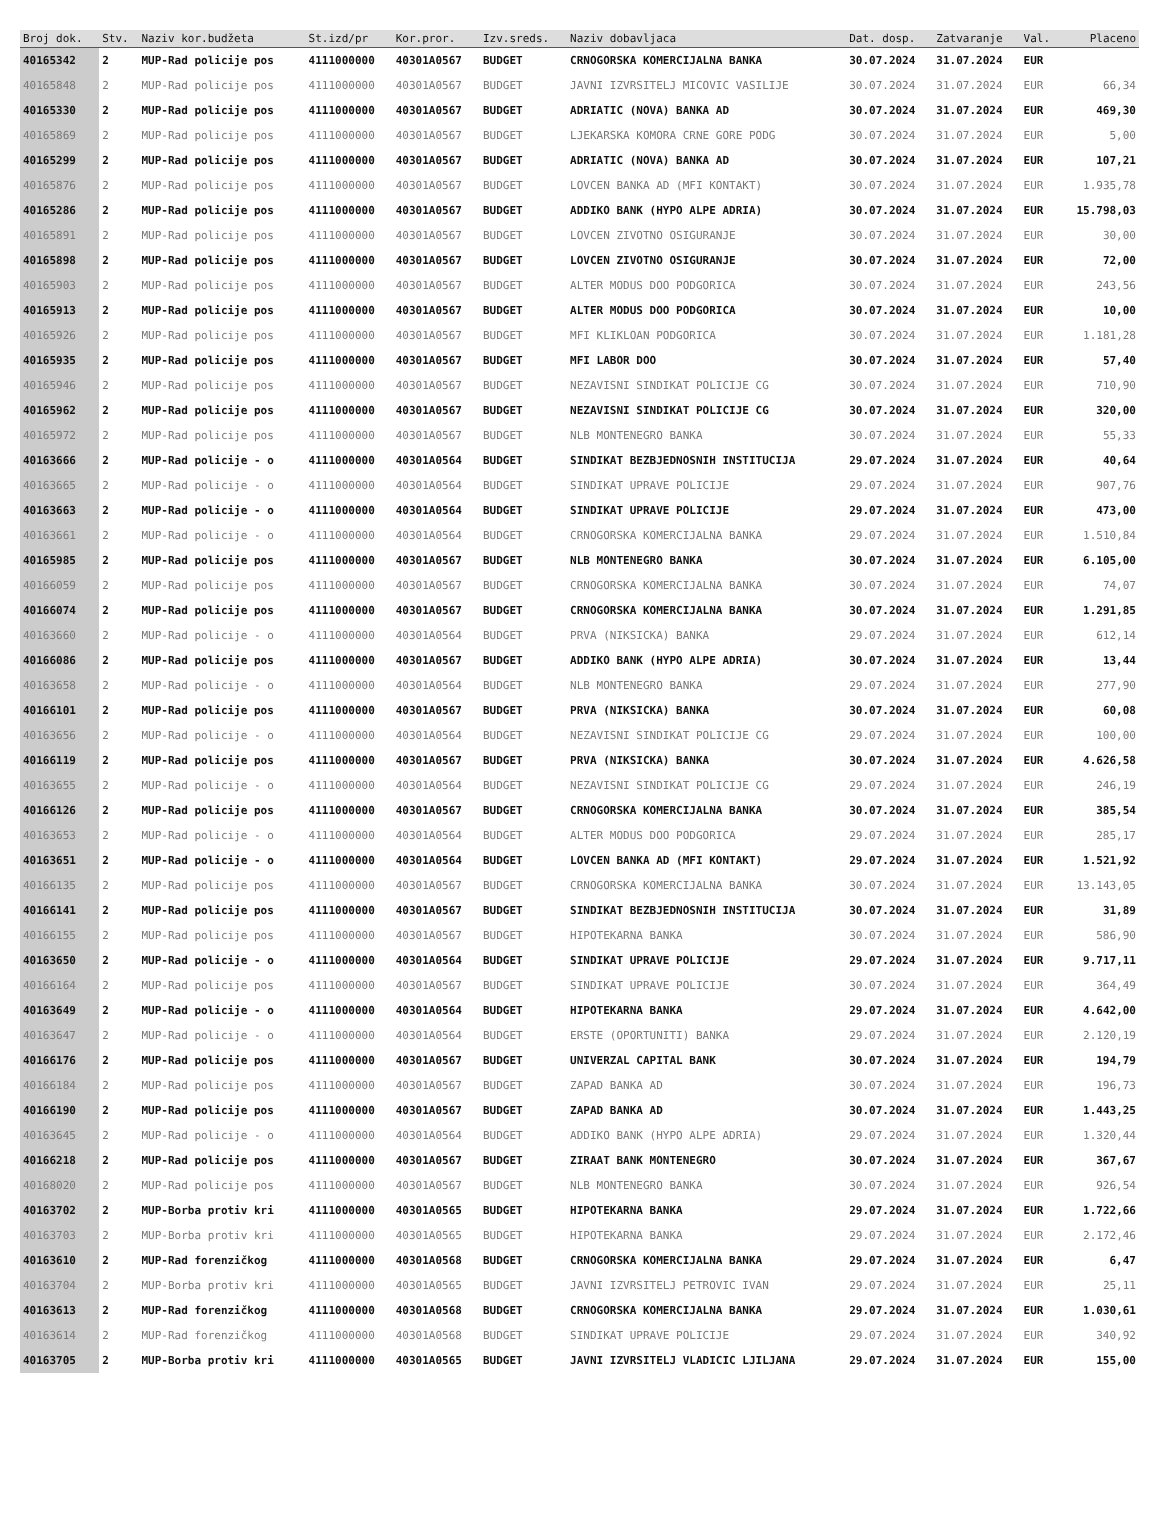| Broj dok. | Stv. | Naziv kor.budžeta | St.izd/pr | Kor.pror. | Izv.sreds. | Naziv dobavljaca | Dat. dosp. | Zatvaranje | Val. | Placeno |
| --- | --- | --- | --- | --- | --- | --- | --- | --- | --- | --- |
| 40165342 | 2 | MUP-Rad policije pos | 4111000000 | 40301A0567 | BUDGET | CRNOGORSKA KOMERCIJALNA BANKA | 30.07.2024 | 31.07.2024 | EUR | |
| 40165848 | 2 | MUP-Rad policije pos | 4111000000 | 40301A0567 | BUDGET | JAVNI IZVRSITELJ MICOVIC VASILIJE | 30.07.2024 | 31.07.2024 | EUR | 66,34 |
| 40165330 | 2 | MUP-Rad policije pos | 4111000000 | 40301A0567 | BUDGET | ADRIATIC (NOVA) BANKA AD | 30.07.2024 | 31.07.2024 | EUR | 469,30 |
| 40165869 | 2 | MUP-Rad policije pos | 4111000000 | 40301A0567 | BUDGET | LJEKARSKA KOMORA CRNE GORE PODG | 30.07.2024 | 31.07.2024 | EUR | 5,00 |
| 40165299 | 2 | MUP-Rad policije pos | 4111000000 | 40301A0567 | BUDGET | ADRIATIC (NOVA) BANKA AD | 30.07.2024 | 31.07.2024 | EUR | 107,21 |
| 40165876 | 2 | MUP-Rad policije pos | 4111000000 | 40301A0567 | BUDGET | LOVCEN BANKA AD (MFI KONTAKT) | 30.07.2024 | 31.07.2024 | EUR | 1.935,78 |
| 40165286 | 2 | MUP-Rad policije pos | 4111000000 | 40301A0567 | BUDGET | ADDIKO BANK (HYPO ALPE ADRIA) | 30.07.2024 | 31.07.2024 | EUR | 15.798,03 |
| 40165891 | 2 | MUP-Rad policije pos | 4111000000 | 40301A0567 | BUDGET | LOVCEN ZIVOTNO OSIGURANJE | 30.07.2024 | 31.07.2024 | EUR | 30,00 |
| 40165898 | 2 | MUP-Rad policije pos | 4111000000 | 40301A0567 | BUDGET | LOVCEN ZIVOTNO OSIGURANJE | 30.07.2024 | 31.07.2024 | EUR | 72,00 |
| 40165903 | 2 | MUP-Rad policije pos | 4111000000 | 40301A0567 | BUDGET | ALTER MODUS DOO PODGORICA | 30.07.2024 | 31.07.2024 | EUR | 243,56 |
| 40165913 | 2 | MUP-Rad policije pos | 4111000000 | 40301A0567 | BUDGET | ALTER MODUS DOO PODGORICA | 30.07.2024 | 31.07.2024 | EUR | 10,00 |
| 40165926 | 2 | MUP-Rad policije pos | 4111000000 | 40301A0567 | BUDGET | MFI KLIKLOAN PODGORICA | 30.07.2024 | 31.07.2024 | EUR | 1.181,28 |
| 40165935 | 2 | MUP-Rad policije pos | 4111000000 | 40301A0567 | BUDGET | MFI LABOR DOO | 30.07.2024 | 31.07.2024 | EUR | 57,40 |
| 40165946 | 2 | MUP-Rad policije pos | 4111000000 | 40301A0567 | BUDGET | NEZAVISNI SINDIKAT POLICIJE CG | 30.07.2024 | 31.07.2024 | EUR | 710,90 |
| 40165962 | 2 | MUP-Rad policije pos | 4111000000 | 40301A0567 | BUDGET | NEZAVISNI SINDIKAT POLICIJE CG | 30.07.2024 | 31.07.2024 | EUR | 320,00 |
| 40165972 | 2 | MUP-Rad policije pos | 4111000000 | 40301A0567 | BUDGET | NLB MONTENEGRO BANKA | 30.07.2024 | 31.07.2024 | EUR | 55,33 |
| 40163666 | 2 | MUP-Rad policije - o | 4111000000 | 40301A0564 | BUDGET | SINDIKAT BEZBJEDNOSNIH INSTITUCIJA | 29.07.2024 | 31.07.2024 | EUR | 40,64 |
| 40163665 | 2 | MUP-Rad policije - o | 4111000000 | 40301A0564 | BUDGET | SINDIKAT UPRAVE POLICIJE | 29.07.2024 | 31.07.2024 | EUR | 907,76 |
| 40163663 | 2 | MUP-Rad policije - o | 4111000000 | 40301A0564 | BUDGET | SINDIKAT UPRAVE POLICIJE | 29.07.2024 | 31.07.2024 | EUR | 473,00 |
| 40163661 | 2 | MUP-Rad policije - o | 4111000000 | 40301A0564 | BUDGET | CRNOGORSKA KOMERCIJALNA BANKA | 29.07.2024 | 31.07.2024 | EUR | 1.510,84 |
| 40165985 | 2 | MUP-Rad policije pos | 4111000000 | 40301A0567 | BUDGET | NLB MONTENEGRO BANKA | 30.07.2024 | 31.07.2024 | EUR | 6.105,00 |
| 40166059 | 2 | MUP-Rad policije pos | 4111000000 | 40301A0567 | BUDGET | CRNOGORSKA KOMERCIJALNA BANKA | 30.07.2024 | 31.07.2024 | EUR | 74,07 |
| 40166074 | 2 | MUP-Rad policije pos | 4111000000 | 40301A0567 | BUDGET | CRNOGORSKA KOMERCIJALNA BANKA | 30.07.2024 | 31.07.2024 | EUR | 1.291,85 |
| 40163660 | 2 | MUP-Rad policije - o | 4111000000 | 40301A0564 | BUDGET | PRVA (NIKSICKA) BANKA | 29.07.2024 | 31.07.2024 | EUR | 612,14 |
| 40166086 | 2 | MUP-Rad policije pos | 4111000000 | 40301A0567 | BUDGET | ADDIKO BANK (HYPO ALPE ADRIA) | 30.07.2024 | 31.07.2024 | EUR | 13,44 |
| 40163658 | 2 | MUP-Rad policije - o | 4111000000 | 40301A0564 | BUDGET | NLB MONTENEGRO BANKA | 29.07.2024 | 31.07.2024 | EUR | 277,90 |
| 40166101 | 2 | MUP-Rad policije pos | 4111000000 | 40301A0567 | BUDGET | PRVA (NIKSICKA) BANKA | 30.07.2024 | 31.07.2024 | EUR | 60,08 |
| 40163656 | 2 | MUP-Rad policije - o | 4111000000 | 40301A0564 | BUDGET | NEZAVISNI SINDIKAT POLICIJE CG | 29.07.2024 | 31.07.2024 | EUR | 100,00 |
| 40166119 | 2 | MUP-Rad policije pos | 4111000000 | 40301A0567 | BUDGET | PRVA (NIKSICKA) BANKA | 30.07.2024 | 31.07.2024 | EUR | 4.626,58 |
| 40163655 | 2 | MUP-Rad policije - o | 4111000000 | 40301A0564 | BUDGET | NEZAVISNI SINDIKAT POLICIJE CG | 29.07.2024 | 31.07.2024 | EUR | 246,19 |
| 40166126 | 2 | MUP-Rad policije pos | 4111000000 | 40301A0567 | BUDGET | CRNOGORSKA KOMERCIJALNA BANKA | 30.07.2024 | 31.07.2024 | EUR | 385,54 |
| 40163653 | 2 | MUP-Rad policije - o | 4111000000 | 40301A0564 | BUDGET | ALTER MODUS DOO PODGORICA | 29.07.2024 | 31.07.2024 | EUR | 285,17 |
| 40163651 | 2 | MUP-Rad policije - o | 4111000000 | 40301A0564 | BUDGET | LOVCEN BANKA AD (MFI KONTAKT) | 29.07.2024 | 31.07.2024 | EUR | 1.521,92 |
| 40166135 | 2 | MUP-Rad policije pos | 4111000000 | 40301A0567 | BUDGET | CRNOGORSKA KOMERCIJALNA BANKA | 30.07.2024 | 31.07.2024 | EUR | 13.143,05 |
| 40166141 | 2 | MUP-Rad policije pos | 4111000000 | 40301A0567 | BUDGET | SINDIKAT BEZBJEDNOSNIH INSTITUCIJA | 30.07.2024 | 31.07.2024 | EUR | 31,89 |
| 40166155 | 2 | MUP-Rad policije pos | 4111000000 | 40301A0567 | BUDGET | HIPOTEKARNA BANKA | 30.07.2024 | 31.07.2024 | EUR | 586,90 |
| 40163650 | 2 | MUP-Rad policije - o | 4111000000 | 40301A0564 | BUDGET | SINDIKAT UPRAVE POLICIJE | 29.07.2024 | 31.07.2024 | EUR | 9.717,11 |
| 40166164 | 2 | MUP-Rad policije pos | 4111000000 | 40301A0567 | BUDGET | SINDIKAT UPRAVE POLICIJE | 30.07.2024 | 31.07.2024 | EUR | 364,49 |
| 40163649 | 2 | MUP-Rad policije - o | 4111000000 | 40301A0564 | BUDGET | HIPOTEKARNA BANKA | 29.07.2024 | 31.07.2024 | EUR | 4.642,00 |
| 40163647 | 2 | MUP-Rad policije - o | 4111000000 | 40301A0564 | BUDGET | ERSTE (OPORTUNITI) BANKA | 29.07.2024 | 31.07.2024 | EUR | 2.120,19 |
| 40166176 | 2 | MUP-Rad policije pos | 4111000000 | 40301A0567 | BUDGET | UNIVERZAL CAPITAL BANK | 30.07.2024 | 31.07.2024 | EUR | 194,79 |
| 40166184 | 2 | MUP-Rad policije pos | 4111000000 | 40301A0567 | BUDGET | ZAPAD BANKA AD | 30.07.2024 | 31.07.2024 | EUR | 196,73 |
| 40166190 | 2 | MUP-Rad policije pos | 4111000000 | 40301A0567 | BUDGET | ZAPAD BANKA AD | 30.07.2024 | 31.07.2024 | EUR | 1.443,25 |
| 40163645 | 2 | MUP-Rad policije - o | 4111000000 | 40301A0564 | BUDGET | ADDIKO BANK (HYPO ALPE ADRIA) | 29.07.2024 | 31.07.2024 | EUR | 1.320,44 |
| 40166218 | 2 | MUP-Rad policije pos | 4111000000 | 40301A0567 | BUDGET | ZIRAAT BANK MONTENEGRO | 30.07.2024 | 31.07.2024 | EUR | 367,67 |
| 40168020 | 2 | MUP-Rad policije pos | 4111000000 | 40301A0567 | BUDGET | NLB MONTENEGRO BANKA | 30.07.2024 | 31.07.2024 | EUR | 926,54 |
| 40163702 | 2 | MUP-Borba protiv kri | 4111000000 | 40301A0565 | BUDGET | HIPOTEKARNA BANKA | 29.07.2024 | 31.07.2024 | EUR | 1.722,66 |
| 40163703 | 2 | MUP-Borba protiv kri | 4111000000 | 40301A0565 | BUDGET | HIPOTEKARNA BANKA | 29.07.2024 | 31.07.2024 | EUR | 2.172,46 |
| 40163610 | 2 | MUP-Rad forenzičkog | 4111000000 | 40301A0568 | BUDGET | CRNOGORSKA KOMERCIJALNA BANKA | 29.07.2024 | 31.07.2024 | EUR | 6,47 |
| 40163704 | 2 | MUP-Borba protiv kri | 4111000000 | 40301A0565 | BUDGET | JAVNI IZVRSITELJ PETROVIC IVAN | 29.07.2024 | 31.07.2024 | EUR | 25,11 |
| 40163613 | 2 | MUP-Rad forenzičkog | 4111000000 | 40301A0568 | BUDGET | CRNOGORSKA KOMERCIJALNA BANKA | 29.07.2024 | 31.07.2024 | EUR | 1.030,61 |
| 40163614 | 2 | MUP-Rad forenzičkog | 4111000000 | 40301A0568 | BUDGET | SINDIKAT UPRAVE POLICIJE | 29.07.2024 | 31.07.2024 | EUR | 340,92 |
| 40163705 | 2 | MUP-Borba protiv kri | 4111000000 | 40301A0565 | BUDGET | JAVNI IZVRSITELJ VLADICIC LJILJANA | 29.07.2024 | 31.07.2024 | EUR | 155,00 |